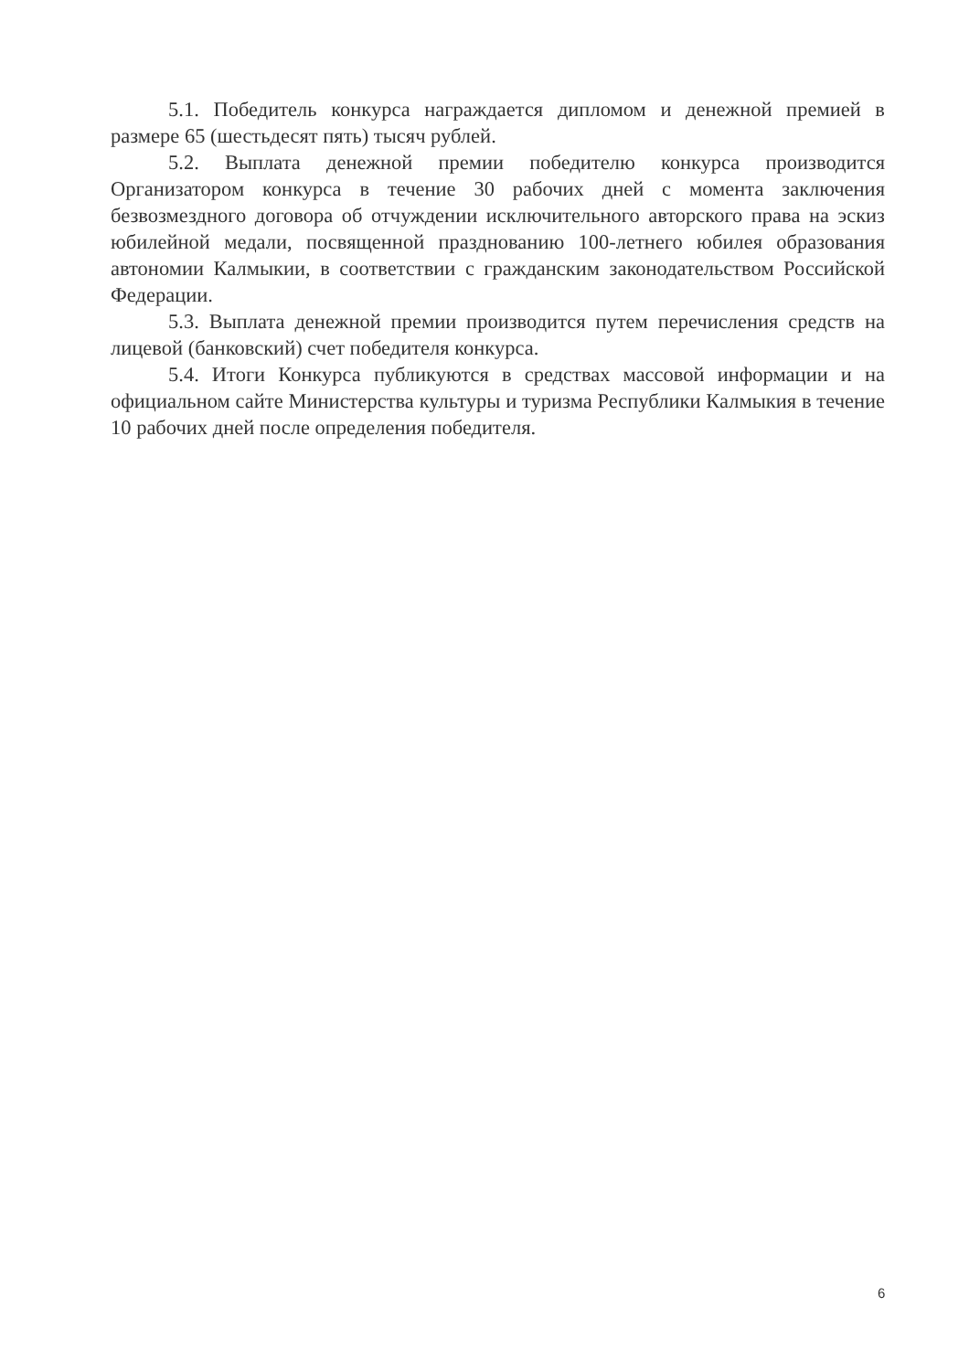5.1. Победитель конкурса награждается дипломом и денежной премией в размере 65 (шестьдесят пять) тысяч рублей.
5.2. Выплата денежной премии победителю конкурса производится Организатором конкурса в течение 30 рабочих дней с момента заключения безвозмездного договора об отчуждении исключительного авторского права на эскиз юбилейной медали, посвященной празднованию 100-летнего юбилея образования автономии Калмыкии, в соответствии с гражданским законодательством Российской Федерации.
5.3. Выплата денежной премии производится путем перечисления средств на лицевой (банковский) счет победителя конкурса.
5.4. Итоги Конкурса публикуются в средствах массовой информации и на официальном сайте Министерства культуры и туризма Республики Калмыкия в течение 10 рабочих дней после определения победителя.
6